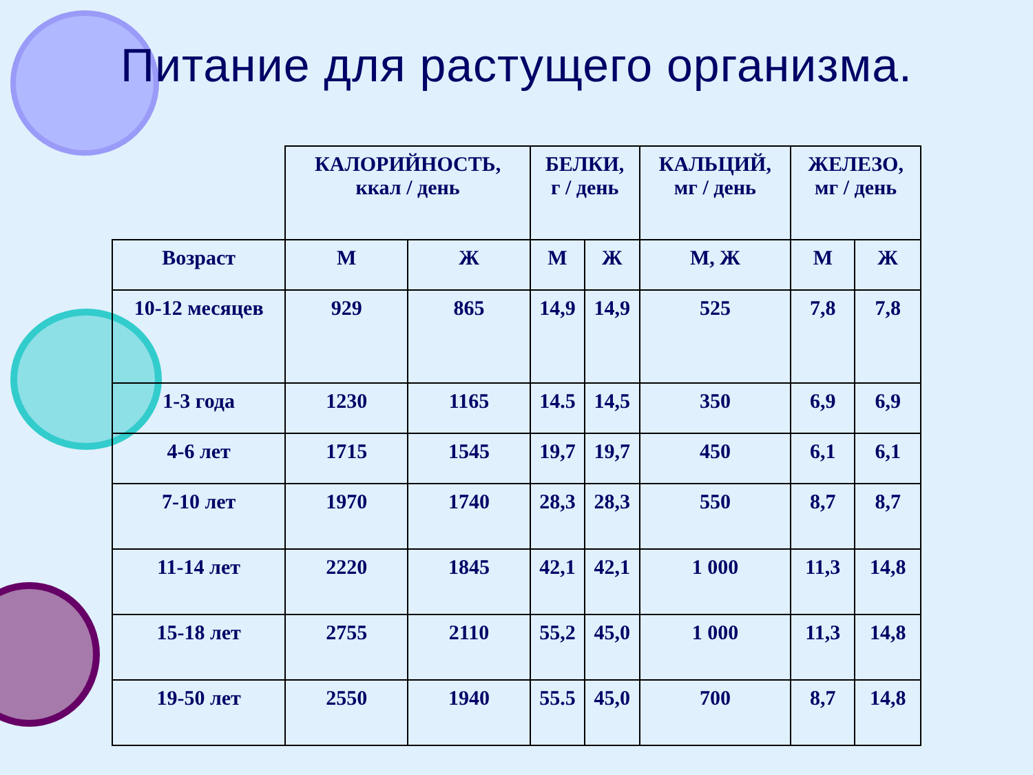Питание для растущего организма.
| | КАЛОРИЙНОСТЬ, ккал / день | | БЕЛКИ, г / день | | КАЛЬЦИЙ, мг / день | ЖЕЛЕЗО, мг / день | |
| Возраст | М | Ж | М | Ж | М, Ж | М | Ж |
| 10-12 месяцев | 929 | 865 | 14,9 | 14,9 | 525 | 7,8 | 7,8 |
| 1-3 года | 1230 | 1165 | 14.5 | 14,5 | 350 | 6,9 | 6,9 |
| 4-6 лет | 1715 | 1545 | 19,7 | 19,7 | 450 | 6,1 | 6,1 |
| 7-10 лет | 1970 | 1740 | 28,3 | 28,3 | 550 | 8,7 | 8,7 |
| 11-14 лет | 2220 | 1845 | 42,1 | 42,1 | 1 000 | 11,3 | 14,8 |
| 15-18 лет | 2755 | 2110 | 55,2 | 45,0 | 1 000 | 11,3 | 14,8 |
| 19-50 лет | 2550 | 1940 | 55.5 | 45,0 | 700 | 8,7 | 14,8 |